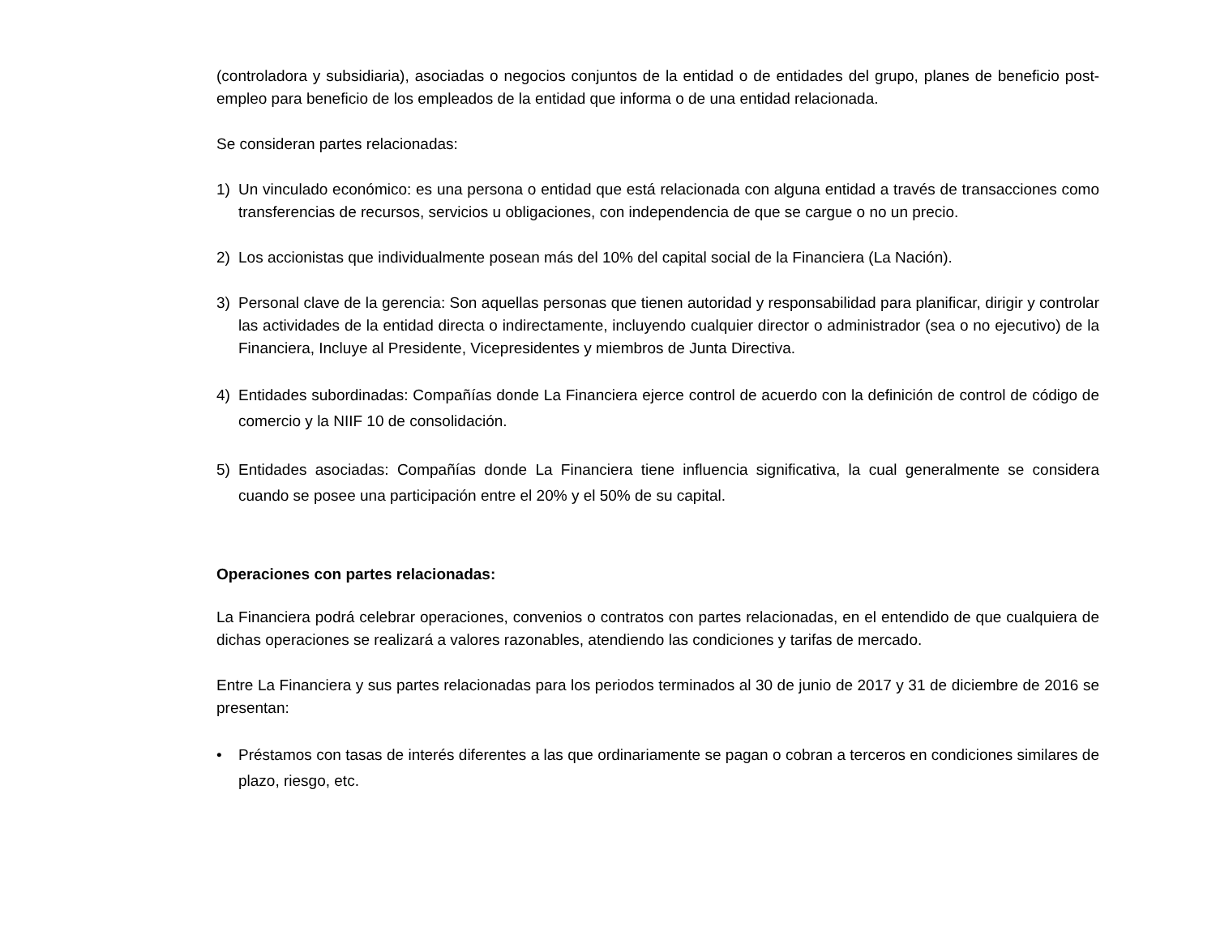(controladora y subsidiaria), asociadas o negocios conjuntos de la entidad o de entidades del grupo, planes de beneficio post-empleo para beneficio de los empleados de la entidad que informa o de una entidad relacionada.
Se consideran partes relacionadas:
1) Un vinculado económico: es una persona o entidad que está relacionada con alguna entidad a través de transacciones como transferencias de recursos, servicios u obligaciones, con independencia de que se cargue o no un precio.
2) Los accionistas que individualmente posean más del 10% del capital social de la Financiera (La Nación).
3) Personal clave de la gerencia: Son aquellas personas que tienen autoridad y responsabilidad para planificar, dirigir y controlar las actividades de la entidad directa o indirectamente, incluyendo cualquier director o administrador (sea o no ejecutivo) de la Financiera, Incluye al Presidente, Vicepresidentes y miembros de Junta Directiva.
4) Entidades subordinadas: Compañías donde La Financiera ejerce control de acuerdo con la definición de control de código de comercio y la NIIF 10 de consolidación.
5) Entidades asociadas: Compañías donde La Financiera tiene influencia significativa, la cual generalmente se considera cuando se posee una participación entre el 20% y el 50% de su capital.
Operaciones con partes relacionadas:
La Financiera podrá celebrar operaciones, convenios o contratos con partes relacionadas, en el entendido de que cualquiera de dichas operaciones se realizará a valores razonables, atendiendo las condiciones y tarifas de mercado.
Entre La Financiera y sus partes relacionadas para los periodos terminados al 30 de junio de 2017 y 31 de diciembre de 2016 se presentan:
• Préstamos con tasas de interés diferentes a las que ordinariamente se pagan o cobran a terceros en condiciones similares de plazo, riesgo, etc.